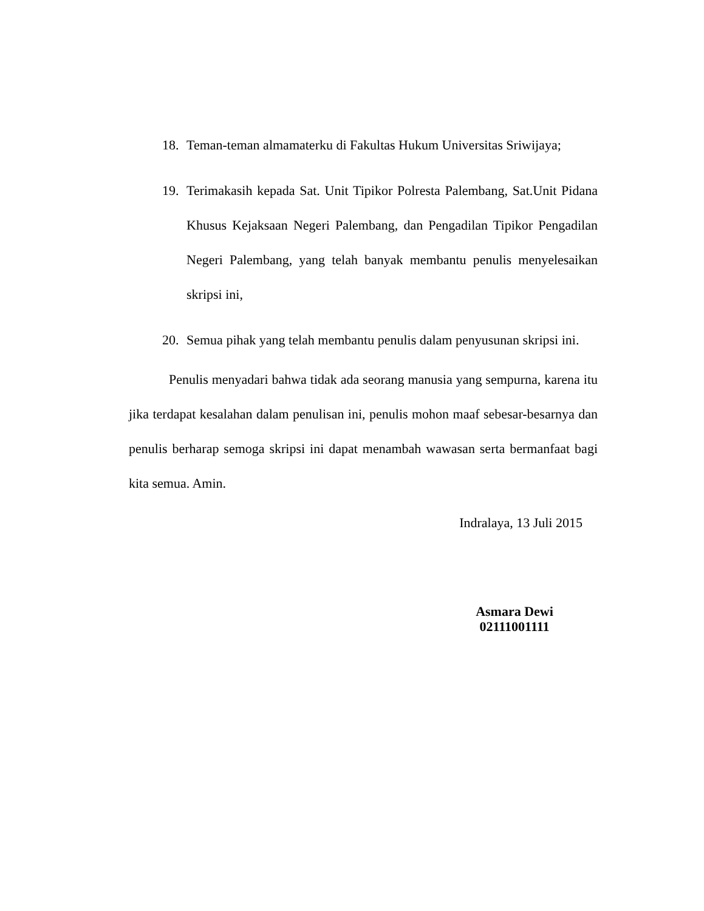18. Teman-teman almamaterku di Fakultas Hukum Universitas Sriwijaya;
19. Terimakasih kepada Sat. Unit Tipikor Polresta Palembang, Sat.Unit Pidana Khusus Kejaksaan Negeri Palembang, dan Pengadilan Tipikor Pengadilan Negeri Palembang, yang telah banyak membantu penulis menyelesaikan skripsi ini,
20. Semua pihak yang telah membantu penulis dalam penyusunan skripsi ini.
Penulis menyadari bahwa tidak ada seorang manusia yang sempurna, karena itu jika terdapat kesalahan dalam penulisan ini, penulis mohon maaf sebesar-besarnya dan penulis berharap semoga skripsi ini dapat menambah wawasan serta bermanfaat bagi kita semua. Amin.
Indralaya, 13 Juli 2015
Asmara Dewi
02111001111